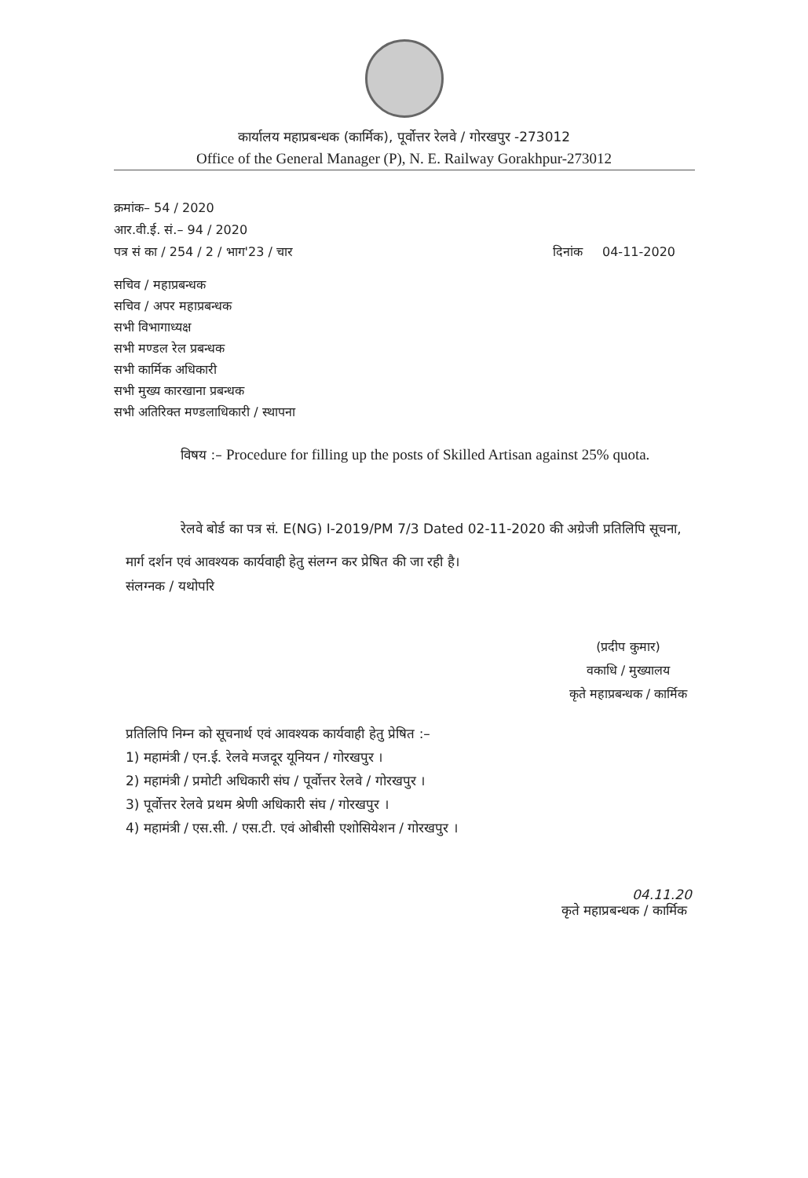कार्यालय महाप्रबन्धक (कार्मिक), पूर्वोत्तर रेलवे / गोरखपुर -273012
Office of the General Manager (P), N. E. Railway Gorakhpur-273012
क्रमांक– 54 / 2020
आर.वी.ई. सं.– 94 / 2020
पत्र सं का / 254 / 2 / भाग'23 / चार दिनांक 04-11-2020
सचिव / महाप्रबन्धक
सचिव / अपर महाप्रबन्धक
सभी विभागाध्यक्ष
सभी मण्डल रेल प्रबन्धक
सभी कार्मिक अधिकारी
सभी मुख्य कारखाना प्रबन्धक
सभी अतिरिक्त मण्डलाधिकारी / स्थापना
विषय :– Procedure for filling up the posts of Skilled Artisan against 25% quota.
रेलवे बोर्ड का पत्र सं. E(NG) I-2019/PM 7/3 Dated 02-11-2020 की अग्रेजी प्रतिलिपि सूचना, मार्ग दर्शन एवं आवश्यक कार्यवाही हेतु संलग्न कर प्रेषित की जा रही है।
संलग्नक / यथोपरि
(प्रदीप कुमार)
वकाधि / मुख्यालय
कृते महाप्रबन्धक / कार्मिक
प्रतिलिपि निम्न को सूचनार्थ एवं आवश्यक कार्यवाही हेतु प्रेषित :–
1) महामंत्री / एन.ई. रेलवे मजदूर यूनियन / गोरखपुर ।
2) महामंत्री / प्रमोटी अधिकारी संघ / पूर्वोत्तर रेलवे / गोरखपुर ।
3) पूर्वोत्तर रेलवे प्रथम श्रेणी अधिकारी संघ / गोरखपुर ।
4) महामंत्री / एस.सी. / एस.टी. एवं ओबीसी एशोसियेशन / गोरखपुर ।
04.11.20
कृते महाप्रबन्धक / कार्मिक